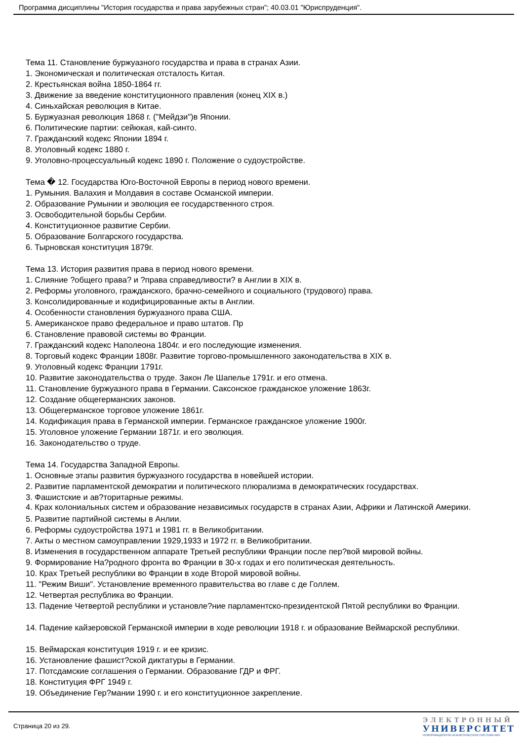Программа дисциплины "История государства и права зарубежных стран"; 40.03.01 "Юриспруденция".
Тема 11. Становление буржуазного государства и права в странах Азии.
1. Экономическая и политическая отсталость Китая.
2. Крестьянская война 1850-1864 гг.
3. Движение за введение конституционного правления (конец XIX в.)
4. Синьхайская революция в Китае.
5. Буржуазная революция 1868 г. ("Мейдзи")в Японии.
6. Политические партии: сейюкая, кай-синто.
7. Гражданский кодекс Японии 1894 г.
8. Уголовный кодекс 1880 г.
9. Уголовно-процессуальный кодекс 1890 г. Положение о судоустройстве.
Тема � 12. Государства Юго-Восточной Европы в период нового времени.
1. Румыния. Валахия и Молдавия в составе Османской империи.
2. Образование Румынии и эволюция ее государственного строя.
3. Освободительной борьбы Сербии.
4. Конституционное развитие Сербии.
5. Образование Болгарского государства.
6. Тырновская конституция 1879г.
Тема 13. История развития права в период нового времени.
1. Слияние ?общего права? и ?права справедливости? в Англии в XIX в.
2. Реформы уголовного, гражданского, брачно-семейного и социального (трудового) права.
3. Консолидированные и кодифицированные акты в Англии.
4. Особенности становления буржуазного права США.
5. Американское право федеральное и право штатов. Пр
6. Становление правовой системы во Франции.
7. Гражданский кодекс Наполеона 1804г. и его последующие изменения.
8. Торговый кодекс Франции 1808г. Развитие торгово-промышленного законодательства в XIX в.
9. Уголовный кодекс Франции 1791г.
10. Развитие законодательства о труде. Закон Ле Шапелье 1791г. и его отмена.
11. Становление буржуазного права в Германии. Саксонское гражданское уложение 1863г.
12. Создание общегерманских законов.
13. Общегерманское торговое уложение 1861г.
14. Кодификация права в Германской империи. Германское гражданское уложение 1900г.
15. Уголовное уложение Германии 1871г. и его эволюция.
16. Законодательство о труде.
Тема 14. Государства Западной Европы.
1. Основные этапы развития буржуазного государства в новейшей истории.
2. Развитие парламентской демократии и политического плюрализма в демократических государствах.
3. Фашистские и ав?торитарные режимы.
4. Крах колониальных систем и образование независимых государств в странах Азии, Африки и Латинской Америки.
5. Развитие партийной системы в Анлии.
6. Реформы судоустройства 1971 и 1981 гг. в Великобритании.
7. Акты о местном самоуправлении 1929,1933 и 1972 гг. в Великобритании.
8. Изменения в государственном аппарате Третьей республики Франции после пер?вой мировой войны.
9. Формирование На?родного фронта во Франции в 30-х годах и его политическая деятельность.
10. Крах Третьей республики во Франции в ходе Второй мировой войны.
11. "Режим Виши". Установление временного правительства во главе с де Голлем.
12. Четвертая республика во Франции.
13. Падение Четвертой республики и установле?ние парламентско-президентской Пятой республики во Франции.
14. Падение кайзеровской Германской империи в ходе революции 1918 г. и образование Веймарской республики.
15. Веймарская конституция 1919 г. и ее кризис.
16. Установление фашист?ской диктатуры в Германии.
17. Потсдамские соглашения о Германии. Образование ГДР и ФРГ.
18. Конституция ФРГ 1949 г.
19. Объединение Гер?мании 1990 г. и его конституционное закрепление.
Страница 20 из 29.
ЭЛЕКТРОННЫЙ
УНИВЕРСИТЕТ
ИНФОРМАЦИОННО-АНАЛИТИЧЕСКАЯ СИСТЕМА КФУ